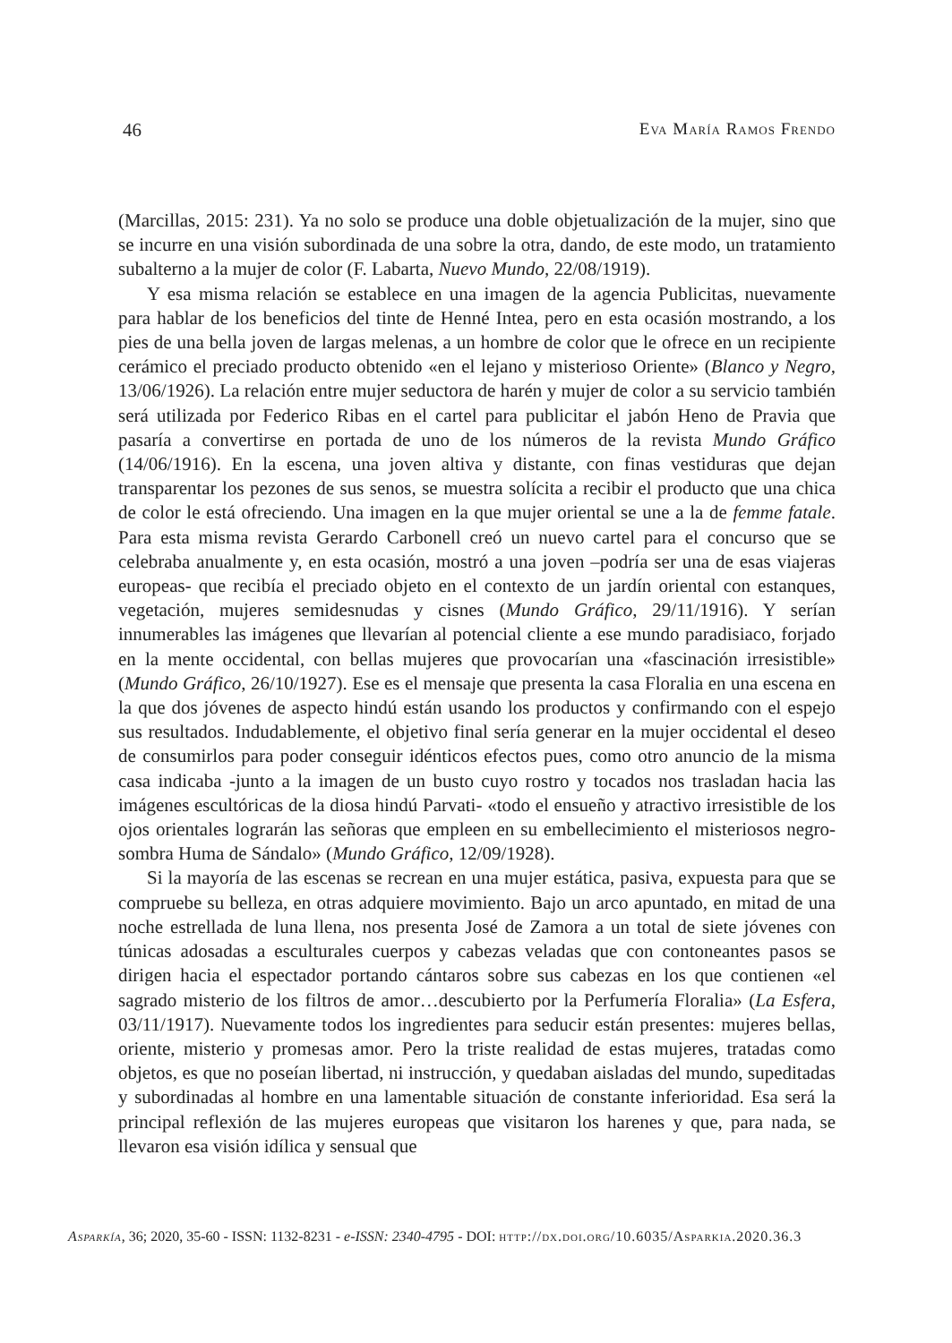46 Eva María Ramos Frendo
(Marcillas, 2015: 231). Ya no solo se produce una doble objetualización de la mujer, sino que se incurre en una visión subordinada de una sobre la otra, dando, de este modo, un tratamiento subalterno a la mujer de color (F. Labarta, Nuevo Mundo, 22/08/1919).
Y esa misma relación se establece en una imagen de la agencia Publicitas, nuevamente para hablar de los beneficios del tinte de Henné Intea, pero en esta ocasión mostrando, a los pies de una bella joven de largas melenas, a un hombre de color que le ofrece en un recipiente cerámico el preciado producto obtenido «en el lejano y misterioso Oriente» (Blanco y Negro, 13/06/1926). La relación entre mujer seductora de harén y mujer de color a su servicio también será utilizada por Federico Ribas en el cartel para publicitar el jabón Heno de Pravia que pasaría a convertirse en portada de uno de los números de la revista Mundo Gráfico (14/06/1916). En la escena, una joven altiva y distante, con finas vestiduras que dejan transparentar los pezones de sus senos, se muestra solícita a recibir el producto que una chica de color le está ofreciendo. Una imagen en la que mujer oriental se une a la de femme fatale. Para esta misma revista Gerardo Carbonell creó un nuevo cartel para el concurso que se celebraba anualmente y, en esta ocasión, mostró a una joven –podría ser una de esas viajeras europeas- que recibía el preciado objeto en el contexto de un jardín oriental con estanques, vegetación, mujeres semidesnudas y cisnes (Mundo Gráfico, 29/11/1916). Y serían innumerables las imágenes que llevarían al potencial cliente a ese mundo paradisiaco, forjado en la mente occidental, con bellas mujeres que provocarían una «fascinación irresistible» (Mundo Gráfico, 26/10/1927). Ese es el mensaje que presenta la casa Floralia en una escena en la que dos jóvenes de aspecto hindú están usando los productos y confirmando con el espejo sus resultados. Indudablemente, el objetivo final sería generar en la mujer occidental el deseo de consumirlos para poder conseguir idénticos efectos pues, como otro anuncio de la misma casa indicaba -junto a la imagen de un busto cuyo rostro y tocados nos trasladan hacia las imágenes escultóricas de la diosa hindú Parvati- «todo el ensueño y atractivo irresistible de los ojos orientales lograrán las señoras que empleen en su embellecimiento el misteriosos negro-sombra Huma de Sándalo» (Mundo Gráfico, 12/09/1928).
Si la mayoría de las escenas se recrean en una mujer estática, pasiva, expuesta para que se compruebe su belleza, en otras adquiere movimiento. Bajo un arco apuntado, en mitad de una noche estrellada de luna llena, nos presenta José de Zamora a un total de siete jóvenes con túnicas adosadas a esculturales cuerpos y cabezas veladas que con contoneantes pasos se dirigen hacia el espectador portando cántaros sobre sus cabezas en los que contienen «el sagrado misterio de los filtros de amor…descubierto por la Perfumería Floralia» (La Esfera, 03/11/1917). Nuevamente todos los ingredientes para seducir están presentes: mujeres bellas, oriente, misterio y promesas amor. Pero la triste realidad de estas mujeres, tratadas como objetos, es que no poseían libertad, ni instrucción, y quedaban aisladas del mundo, supeditadas y subordinadas al hombre en una lamentable situación de constante inferioridad. Esa será la principal reflexión de las mujeres europeas que visitaron los harenes y que, para nada, se llevaron esa visión idílica y sensual que
Asparkía, 36; 2020, 35-60 - ISSN: 1132-8231 - e-ISSN: 2340-4795 - DOI: http://dx.doi.org/10.6035/Asparkia.2020.36.3